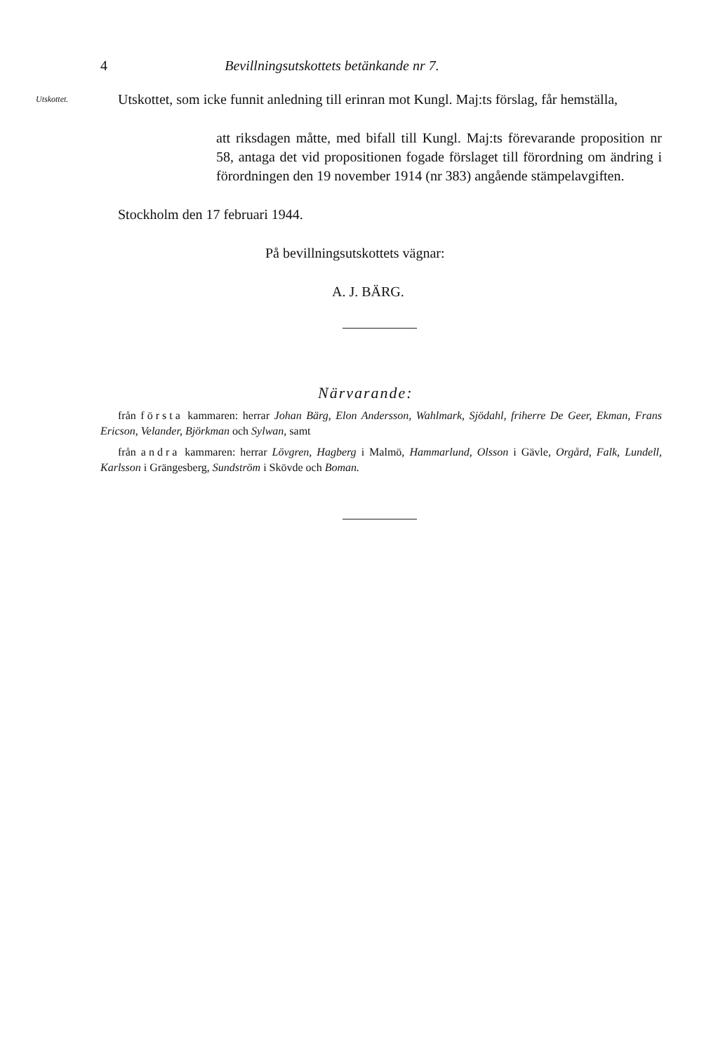4 Bevillningsutskottets betänkande nr 7.
Utskottet.
Utskottet, som icke funnit anledning till erinran mot Kungl. Maj:ts förslag, får hemställa,
att riksdagen måtte, med bifall till Kungl. Maj:ts förevarande proposition nr 58, antaga det vid propositionen fogade förslaget till förordning om ändring i förordningen den 19 november 1914 (nr 383) angående stämpelavgiften.
Stockholm den 17 februari 1944.
På bevillningsutskottets vägnar:
A. J. BÄRG.
Närvarande:
från första kammaren: herrar Johan Bärg, Elon Andersson, Wahlmark, Sjödahl, friherre De Geer, Ekman, Frans Ericson, Velander, Björkman och Sylwan, samt
från andra kammaren: herrar Lövgren, Hagberg i Malmö, Hammarlund, Olsson i Gävle, Orgård, Falk, Lundell, Karlsson i Grängesberg, Sundström i Skövde och Boman.